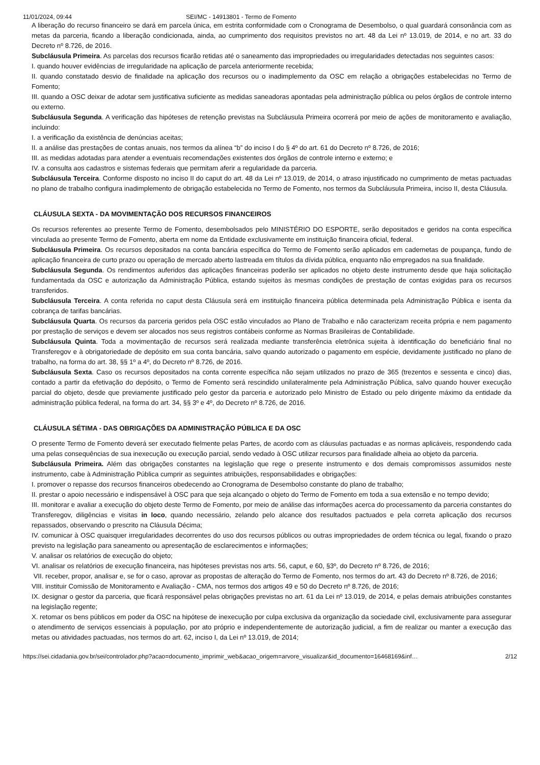11/01/2024, 09:44 SEI/MC - 14913801 - Termo de Fomento
A liberação do recurso financeiro se dará em parcela única, em estrita conformidade com o Cronograma de Desembolso, o qual guardará consonância com as metas da parceria, ficando a liberação condicionada, ainda, ao cumprimento dos requisitos previstos no art. 48 da Lei nº 13.019, de 2014, e no art. 33 do Decreto nº 8.726, de 2016.
Subcláusula Primeira. As parcelas dos recursos ficarão retidas até o saneamento das impropriedades ou irregularidades detectadas nos seguintes casos:
I. quando houver evidências de irregularidade na aplicação de parcela anteriormente recebida;
II. quando constatado desvio de finalidade na aplicação dos recursos ou o inadimplemento da OSC em relação a obrigações estabelecidas no Termo de Fomento;
III. quando a OSC deixar de adotar sem justificativa suficiente as medidas saneadoras apontadas pela administração pública ou pelos órgãos de controle interno ou externo.
Subcláusula Segunda. A verificação das hipóteses de retenção previstas na Subcláusula Primeira ocorrerá por meio de ações de monitoramento e avaliação, incluindo:
I. a verificação da existência de denúncias aceitas;
II. a análise das prestações de contas anuais, nos termos da alínea “b” do inciso I do § 4º do art. 61 do Decreto nº 8.726, de 2016;
III. as medidas adotadas para atender a eventuais recomendações existentes dos órgãos de controle interno e externo; e
IV. a consulta aos cadastros e sistemas federais que permitam aferir a regularidade da parceria.
Subcláusula Terceira. Conforme disposto no inciso II do caput do art. 48 da Lei nº 13.019, de 2014, o atraso injustificado no cumprimento de metas pactuadas no plano de trabalho configura inadimplemento de obrigação estabelecida no Termo de Fomento, nos termos da Subcláusula Primeira, inciso II, desta Cláusula.
CLÁUSULA SEXTA - DA MOVIMENTAÇÃO DOS RECURSOS FINANCEIROS
Os recursos referentes ao presente Termo de Fomento, desembolsados pelo MINISTÉRIO DO ESPORTE, serão depositados e geridos na conta específica vinculada ao presente Termo de Fomento, aberta em nome da Entidade exclusivamente em instituição financeira oficial, federal.
Subcláusula Primeira. Os recursos depositados na conta bancária específica do Termo de Fomento serão aplicados em cadernetas de poupança, fundo de aplicação financeira de curto prazo ou operação de mercado aberto lastreada em títulos da dívida pública, enquanto não empregados na sua finalidade.
Subcláusula Segunda. Os rendimentos auferidos das aplicações financeiras poderão ser aplicados no objeto deste instrumento desde que haja solicitação fundamentada da OSC e autorização da Administração Pública, estando sujeitos às mesmas condições de prestação de contas exigidas para os recursos transferidos.
Subcláusula Terceira. A conta referida no caput desta Cláusula será em instituição financeira pública determinada pela Administração Pública e isenta da cobrança de tarifas bancárias.
Subcláusula Quarta. Os recursos da parceria geridos pela OSC estão vinculados ao Plano de Trabalho e não caracterizam receita própria e nem pagamento por prestação de serviços e devem ser alocados nos seus registros contábeis conforme as Normas Brasileiras de Contabilidade.
Subcláusula Quinta. Toda a movimentação de recursos será realizada mediante transferência eletrônica sujeita à identificação do beneficiário final no Transferegov e à obrigatoriedade de depósito em sua conta bancária, salvo quando autorizado o pagamento em espécie, devidamente justificado no plano de trabalho, na forma do art. 38, §§ 1º a 4º, do Decreto nº 8.726, de 2016.
Subcláusula Sexta. Caso os recursos depositados na conta corrente específica não sejam utilizados no prazo de 365 (trezentos e sessenta e cinco) dias, contado a partir da efetivação do depósito, o Termo de Fomento será rescindido unilateralmente pela Administração Pública, salvo quando houver execução parcial do objeto, desde que previamente justificado pelo gestor da parceria e autorizado pelo Ministro de Estado ou pelo dirigente máximo da entidade da administração pública federal, na forma do art. 34, §§ 3º e 4º, do Decreto nº 8.726, de 2016.
CLÁUSULA SÉTIMA - DAS OBRIGAÇÕES DA ADMINISTRAÇÃO PÚBLICA E DA OSC
O presente Termo de Fomento deverá ser executado fielmente pelas Partes, de acordo com as cláusulas pactuadas e as normas aplicáveis, respondendo cada uma pelas consequências de sua inexecução ou execução parcial, sendo vedado à OSC utilizar recursos para finalidade alheia ao objeto da parceria.
Subcláusula Primeira. Além das obrigações constantes na legislação que rege o presente instrumento e dos demais compromissos assumidos neste instrumento, cabe à Administração Pública cumprir as seguintes atribuições, responsabilidades e obrigações:
I. promover o repasse dos recursos financeiros obedecendo ao Cronograma de Desembolso constante do plano de trabalho;
II. prestar o apoio necessário e indispensável à OSC para que seja alcançado o objeto do Termo de Fomento em toda a sua extensão e no tempo devido;
III. monitorar e avaliar a execução do objeto deste Termo de Fomento, por meio de análise das informações acerca do processamento da parceria constantes do Transferegov, diligências e visitas in loco, quando necessário, zelando pelo alcance dos resultados pactuados e pela correta aplicação dos recursos repassados, observando o prescrito na Cláusula Décima;
IV. comunicar à OSC quaisquer irregularidades decorrentes do uso dos recursos públicos ou outras impropriedades de ordem técnica ou legal, fixando o prazo previsto na legislação para saneamento ou apresentação de esclarecimentos e informações;
V. analisar os relatórios de execução do objeto;
VI. analisar os relatórios de execução financeira, nas hipóteses previstas nos arts. 56, caput, e 60, §3º, do Decreto nº 8.726, de 2016;
VII. receber, propor, analisar e, se for o caso, aprovar as propostas de alteração do Termo de Fomento, nos termos do art. 43 do Decreto nº 8.726, de 2016;
VIII. instituir Comissão de Monitoramento e Avaliação - CMA, nos termos dos artigos 49 e 50 do Decreto nº 8.726, de 2016;
IX. designar o gestor da parceria, que ficará responsável pelas obrigações previstas no art. 61 da Lei nº 13.019, de 2014, e pelas demais atribuições constantes na legislação regente;
X. retomar os bens públicos em poder da OSC na hipótese de inexecução por culpa exclusiva da organização da sociedade civil, exclusivamente para assegurar o atendimento de serviços essenciais à população, por ato próprio e independentemente de autorização judicial, a fim de realizar ou manter a execução das metas ou atividades pactuadas, nos termos do art. 62, inciso I, da Lei nº 13.019, de 2014;
https://sei.cidadania.gov.br/sei/controlador.php?acao=documento_imprimir_web&acao_origem=arvore_visualizar&id_documento=16468169&inf… 2/12